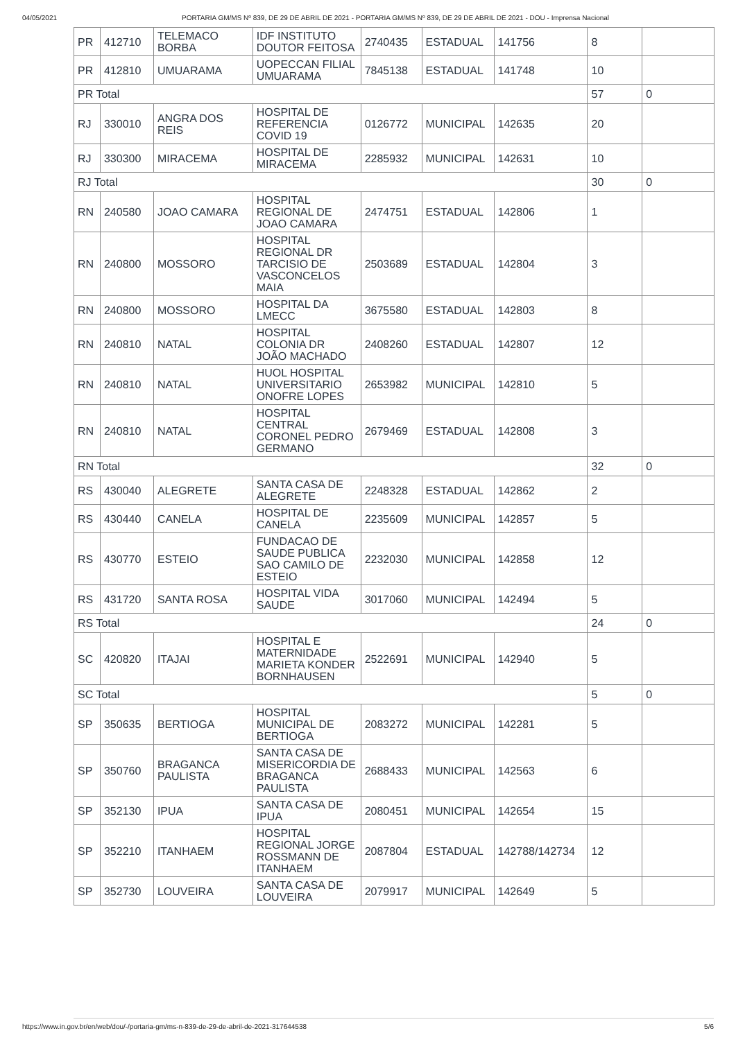04/05/2021 PORTARIA GM/MS Nº 839, DE 29 DE ABRIL DE 2021 - PORTARIA GM/MS Nº 839, DE 29 DE ABRIL DE 2021 - DOU - Imprensa Nacional
| PR | 412710 | TELEMACO BORBA | IDF INSTITUTO DOUTOR FEITOSA | 2740435 | ESTADUAL | 141756 | 8 | |
| PR | 412810 | UMUARAMA | UOPECCAN FILIAL UMUARAMA | 7845138 | ESTADUAL | 141748 | 10 | |
| PR Total | | | | | | | 57 | 0 |
| RJ | 330010 | ANGRA DOS REIS | HOSPITAL DE REFERENCIA COVID 19 | 0126772 | MUNICIPAL | 142635 | 20 | |
| RJ | 330300 | MIRACEMA | HOSPITAL DE MIRACEMA | 2285932 | MUNICIPAL | 142631 | 10 | |
| RJ Total | | | | | | | 30 | 0 |
| RN | 240580 | JOAO CAMARA | HOSPITAL REGIONAL DE JOAO CAMARA | 2474751 | ESTADUAL | 142806 | 1 | |
| RN | 240800 | MOSSORO | HOSPITAL REGIONAL DR TARCISIO DE VASCONCELOS MAIA | 2503689 | ESTADUAL | 142804 | 3 | |
| RN | 240800 | MOSSORO | HOSPITAL DA LMECC | 3675580 | ESTADUAL | 142803 | 8 | |
| RN | 240810 | NATAL | HOSPITAL COLONIA DR JOÃO MACHADO | 2408260 | ESTADUAL | 142807 | 12 | |
| RN | 240810 | NATAL | HUOL HOSPITAL UNIVERSITARIO ONOFRE LOPES | 2653982 | MUNICIPAL | 142810 | 5 | |
| RN | 240810 | NATAL | HOSPITAL CENTRAL CORONEL PEDRO GERMANO | 2679469 | ESTADUAL | 142808 | 3 | |
| RN Total | | | | | | | 32 | 0 |
| RS | 430040 | ALEGRETE | SANTA CASA DE ALEGRETE | 2248328 | ESTADUAL | 142862 | 2 | |
| RS | 430440 | CANELA | HOSPITAL DE CANELA | 2235609 | MUNICIPAL | 142857 | 5 | |
| RS | 430770 | ESTEIO | FUNDACAO DE SAUDE PUBLICA SAO CAMILO DE ESTEIO | 2232030 | MUNICIPAL | 142858 | 12 | |
| RS | 431720 | SANTA ROSA | HOSPITAL VIDA SAUDE | 3017060 | MUNICIPAL | 142494 | 5 | |
| RS Total | | | | | | | 24 | 0 |
| SC | 420820 | ITAJAI | HOSPITAL E MATERNIDADE MARIETA KONDER BORNHAUSEN | 2522691 | MUNICIPAL | 142940 | 5 | |
| SC Total | | | | | | | 5 | 0 |
| SP | 350635 | BERTIOGA | HOSPITAL MUNICIPAL DE BERTIOGA | 2083272 | MUNICIPAL | 142281 | 5 | |
| SP | 350760 | BRAGANCA PAULISTA | SANTA CASA DE MISERICORDIA DE BRAGANCA PAULISTA | 2688433 | MUNICIPAL | 142563 | 6 | |
| SP | 352130 | IPUA | SANTA CASA DE IPUA | 2080451 | MUNICIPAL | 142654 | 15 | |
| SP | 352210 | ITANHAEM | HOSPITAL REGIONAL JORGE ROSSMANN DE ITANHAEM | 2087804 | ESTADUAL | 142788/142734 | 12 | |
| SP | 352730 | LOUVEIRA | SANTA CASA DE LOUVEIRA | 2079917 | MUNICIPAL | 142649 | 5 | |
https://www.in.gov.br/en/web/dou/-/portaria-gm/ms-n-839-de-29-de-abril-de-2021-317644538 5/6